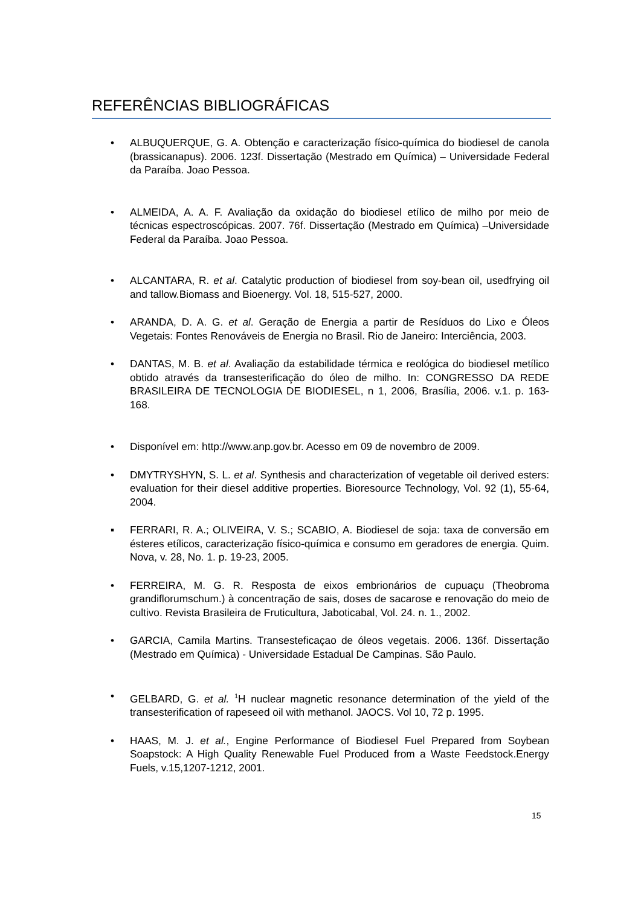REFERÊNCIAS BIBLIOGRÁFICAS
• ALBUQUERQUE, G. A. Obtenção e caracterização físico-química do biodiesel de canola (brassicanapus). 2006. 123f. Dissertação (Mestrado em Química) – Universidade Federal da Paraíba. Joao Pessoa.
• ALMEIDA, A. A. F. Avaliação da oxidação do biodiesel etílico de milho por meio de técnicas espectroscópicas. 2007. 76f. Dissertação (Mestrado em Química) –Universidade Federal da Paraíba. Joao Pessoa.
• ALCANTARA, R. et al. Catalytic production of biodiesel from soy-bean oil, usedfrying oil and tallow.Biomass and Bioenergy. Vol. 18, 515-527, 2000.
• ARANDA, D. A. G. et al. Geração de Energia a partir de Resíduos do Lixo e Óleos Vegetais: Fontes Renováveis de Energia no Brasil. Rio de Janeiro: Interciência, 2003.
• DANTAS, M. B. et al. Avaliação da estabilidade térmica e reológica do biodiesel metílico obtido através da transesterificação do óleo de milho. In: CONGRESSO DA REDE BRASILEIRA DE TECNOLOGIA DE BIODIESEL, n 1, 2006, Brasília, 2006. v.1. p. 163-168.
• Disponível em: http://www.anp.gov.br. Acesso em 09 de novembro de 2009.
• DMYTRYSHYN, S. L. et al. Synthesis and characterization of vegetable oil derived esters: evaluation for their diesel additive properties. Bioresource Technology, Vol. 92 (1), 55-64, 2004.
▪ FERRARI, R. A.; OLIVEIRA, V. S.; SCABIO, A. Biodiesel de soja: taxa de conversão em ésteres etílicos, caracterização físico-química e consumo em geradores de energia. Quim. Nova, v. 28, No. 1. p. 19-23, 2005.
• FERREIRA, M. G. R. Resposta de eixos embrionários de cupuaçu (Theobroma grandiflorumschum.) à concentração de sais, doses de sacarose e renovação do meio de cultivo. Revista Brasileira de Fruticultura, Jaboticabal, Vol. 24. n. 1., 2002.
• GARCIA, Camila Martins. Transesteficaçao de óleos vegetais. 2006. 136f. Dissertação (Mestrado em Química) - Universidade Estadual De Campinas. São Paulo.
• GELBARD, G. et al. <sup>1</sup>H nuclear magnetic resonance determination of the yield of the transesterification of rapeseed oil with methanol. JAOCS. Vol 10, 72 p. 1995.
• HAAS, M. J. et al., Engine Performance of Biodiesel Fuel Prepared from Soybean Soapstock: A High Quality Renewable Fuel Produced from a Waste Feedstock.Energy Fuels, v.15,1207-1212, 2001.
15